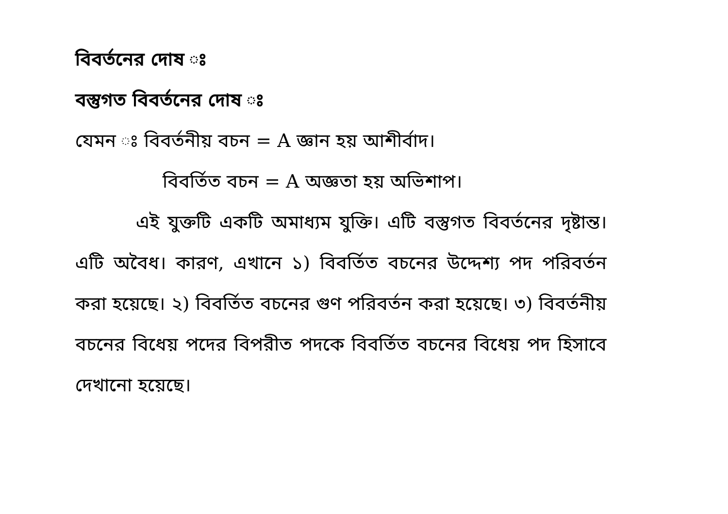বিবর্তনের দোষ ঃ
বস্তুগত বিবর্তনের দোষ ঃ
যেমন ঃ বিবর্তনীয় বচন = A জ্ঞান হয় আশীর্বাদ।
বিবর্তিত বচন = A অজ্ঞতা হয় অভিশাপ।
এই যুক্তটি একটি অমাধ্যম যুক্তি। এটি বস্তুগত বিবর্তনের দৃষ্টান্ত। এটি অবৈধ। কারণ, এখানে ১) বিবর্তিত বচনের উদ্দেশ্য পদ পরিবর্তন করা হয়েছে। ২) বিবর্তিত বচনের গুণ পরিবর্তন করা হয়েছে। ৩) বিবর্তনীয় বচনের বিধেয় পদের বিপরীত পদকে বিবর্তিত বচনের বিধেয় পদ হিসাবে দেখানো হয়েছে।